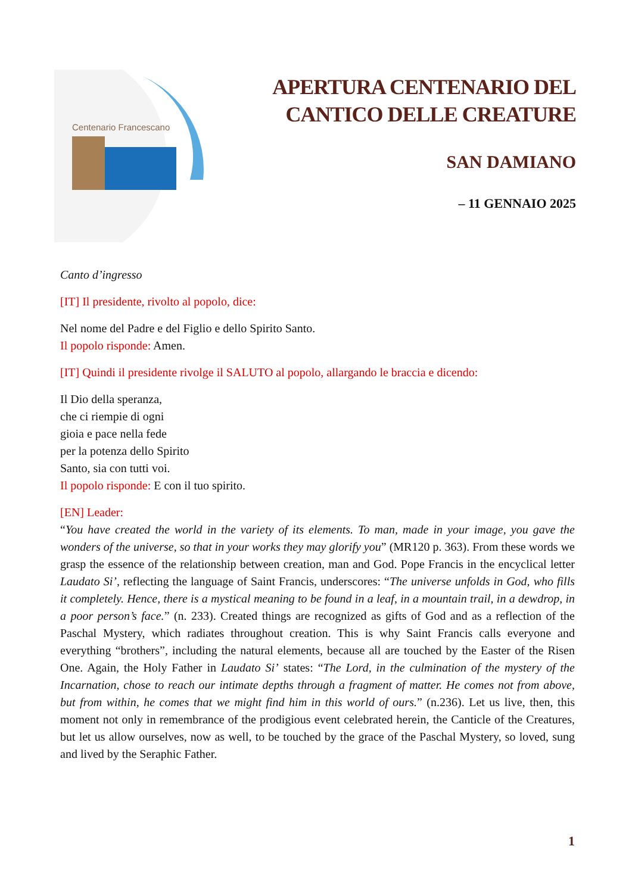Centenario Francescano
APERTURA CENTENARIO DEL
CANTICO DELLE CREATURE
SAN DAMIANO
– 11 GENNAIO 2025
Canto d’ingresso
[IT] Il presidente, rivolto al popolo, dice:
Nel nome del Padre e del Figlio e dello Spirito Santo.
Il popolo risponde: Amen.
[IT] Quindi il presidente rivolge il SALUTO al popolo, allargando le braccia e dicendo:
Il Dio della speranza,
che ci riempie di ogni
gioia e pace nella fede
per la potenza dello Spirito
Santo, sia con tutti voi.
Il popolo risponde: E con il tuo spirito.
[EN] Leader:
“You have created the world in the variety of its elements. To man, made in your image, you gave the wonders of the universe, so that in your works they may glorify you” (MR120 p. 363). From these words we grasp the essence of the relationship between creation, man and God. Pope Francis in the encyclical letter Laudato Si’, reflecting the language of Saint Francis, underscores: “The universe unfolds in God, who fills it completely. Hence, there is a mystical meaning to be found in a leaf, in a mountain trail, in a dewdrop, in a poor person’s face.” (n. 233). Created things are recognized as gifts of God and as a reflection of the Paschal Mystery, which radiates throughout creation. This is why Saint Francis calls everyone and everything “brothers”, including the natural elements, because all are touched by the Easter of the Risen One. Again, the Holy Father in Laudato Si’ states: “The Lord, in the culmination of the mystery of the Incarnation, chose to reach our intimate depths through a fragment of matter. He comes not from above, but from within, he comes that we might find him in this world of ours.” (n.236). Let us live, then, this moment not only in remembrance of the prodigious event celebrated herein, the Canticle of the Creatures, but let us allow ourselves, now as well, to be touched by the grace of the Paschal Mystery, so loved, sung and lived by the Seraphic Father.
1